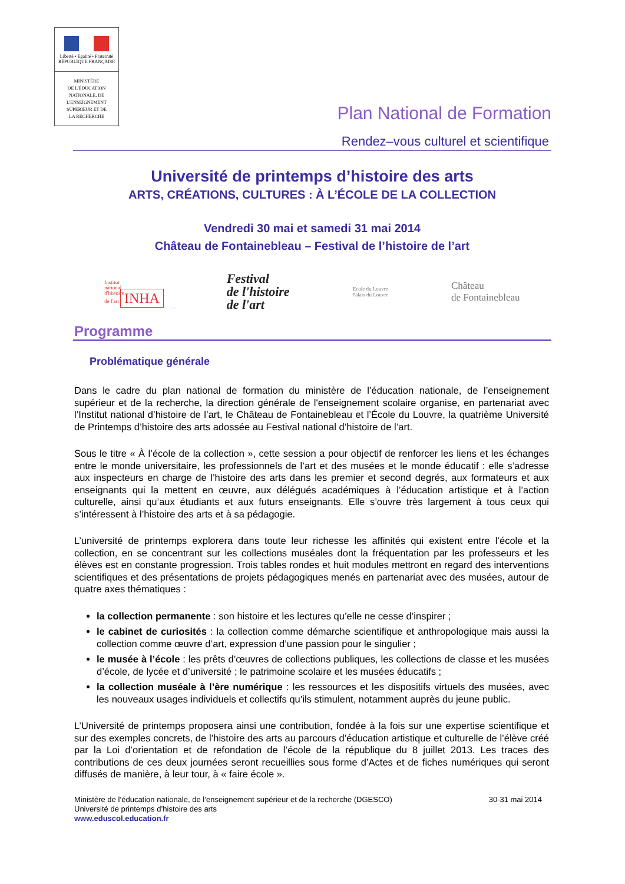Liberté • Égalité • Fraternité
RÉPUBLIQUE FRANÇAISE
MINISTÈRE
DE L'ÉDUCATION
NATIONALE, DE
L'ENSEIGNEMENT
SUPÉRIEUR ET DE
LA RECHERCHE
Plan National de Formation
Rendez–vous culturel et scientifique
Université de printemps d’histoire des arts
ARTS, CRÉATIONS, CULTURES : À L’ÉCOLE DE LA COLLECTION
Vendredi 30 mai et samedi 31 mai 2014
Château de Fontainebleau – Festival de l’histoire de l’art
Institut
national
d'histoire
de l'art INHA
Festival
de l'histoire
de l'art
Ecole du Louvre
Palais du Louvre
Château
de Fontainebleau
Programme
Problématique générale
Dans le cadre du plan national de formation du ministère de l’éducation nationale, de l’enseignement supérieur et de la recherche, la direction générale de l'enseignement scolaire organise, en partenariat avec l’Institut national d’histoire de l’art, le Château de Fontainebleau et l’École du Louvre, la quatrième Université de Printemps d’histoire des arts adossée au Festival national d’histoire de l’art.
Sous le titre « À l’école de la collection », cette session a pour objectif de renforcer les liens et les échanges entre le monde universitaire, les professionnels de l’art et des musées et le monde éducatif : elle s’adresse aux inspecteurs en charge de l’histoire des arts dans les premier et second degrés, aux formateurs et aux enseignants qui la mettent en œuvre, aux délégués académiques à l’éducation artistique et à l’action culturelle, ainsi qu’aux étudiants et aux futurs enseignants. Elle s’ouvre très largement à tous ceux qui s’intéressent à l’histoire des arts et à sa pédagogie.
L’université de printemps explorera dans toute leur richesse les affinités qui existent entre l’école et la collection, en se concentrant sur les collections muséales dont la fréquentation par les professeurs et les élèves est en constante progression. Trois tables rondes et huit modules mettront en regard des interventions scientifiques et des présentations de projets pédagogiques menés en partenariat avec des musées, autour de quatre axes thématiques :
la collection permanente : son histoire et les lectures qu’elle ne cesse d’inspirer ;
le cabinet de curiosités : la collection comme démarche scientifique et anthropologique mais aussi la collection comme œuvre d’art, expression d’une passion pour le singulier ;
le musée à l’école : les prêts d’œuvres de collections publiques, les collections de classe et les musées d’école, de lycée et d’université ; le patrimoine scolaire et les musées éducatifs ;
la collection muséale à l’ère numérique : les ressources et les dispositifs virtuels des musées, avec les nouveaux usages individuels et collectifs qu’ils stimulent, notamment auprès du jeune public.
L’Université de printemps proposera ainsi une contribution, fondée à la fois sur une expertise scientifique et sur des exemples concrets, de l’histoire des arts au parcours d’éducation artistique et culturelle de l’élève créé par la Loi d’orientation et de refondation de l’école de la république du 8 juillet 2013. Les traces des contributions de ces deux journées seront recueillies sous forme d’Actes et de fiches numériques qui seront diffusés de manière, à leur tour, à « faire école ».
Ministère de l’éducation nationale, de l’enseignement supérieur et de la recherche (DGESCO)
Université de printemps d’histoire des arts
www.eduscol.education.fr
30-31 mai 2014